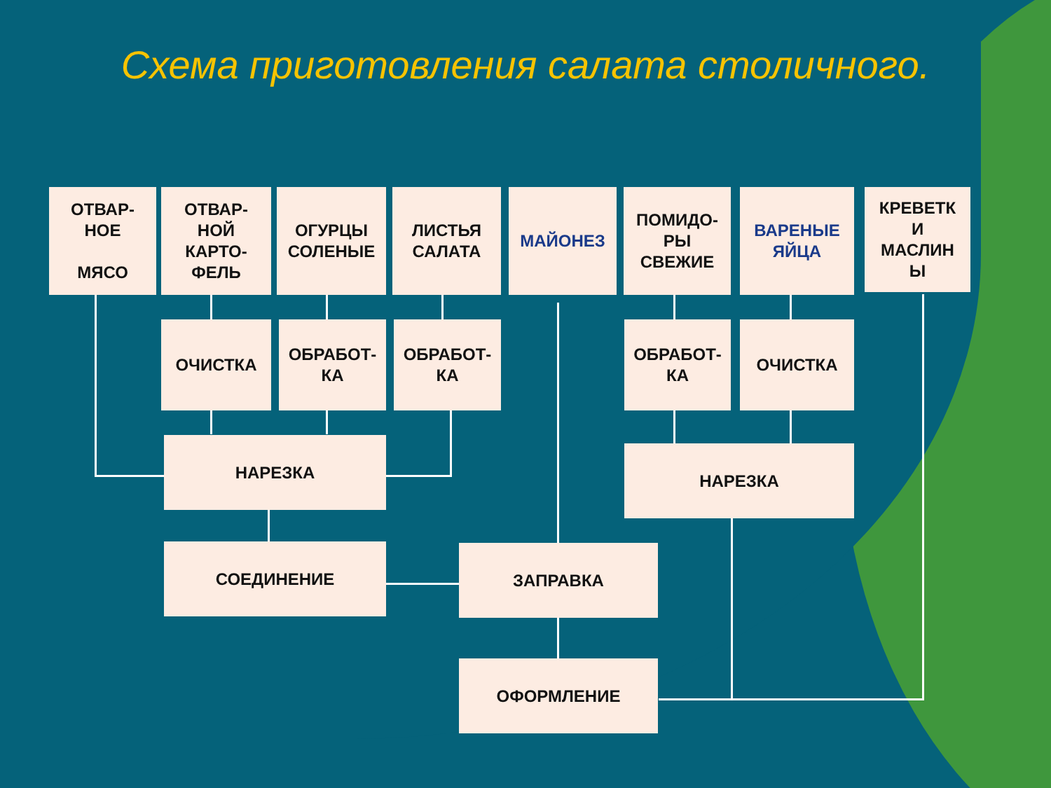Схема приготовления салата столичного.
ОТВАР-
НОЕ
МЯСО
ОТВАР-
НОЙ
КАРТО-
ФЕЛЬ
ОГУРЦЫ
СОЛЕНЫЕ
ЛИСТЬЯ
САЛАТА
МАЙОНЕЗ
ПОМИДО-
РЫ
СВЕЖИЕ
ВАРЕНЫЕ
ЯЙЦА
КРЕВЕТК
И
МАСЛИН
Ы
ОЧИСТКА
ОБРАБОТ-
КА
ОБРАБОТ-
КА
ОБРАБОТ-
КА
ОЧИСТКА
НАРЕЗКА НАРЕЗКА
СОЕДИНЕНИЕ ЗАПРАВКА
ОФОРМЛЕНИЕ